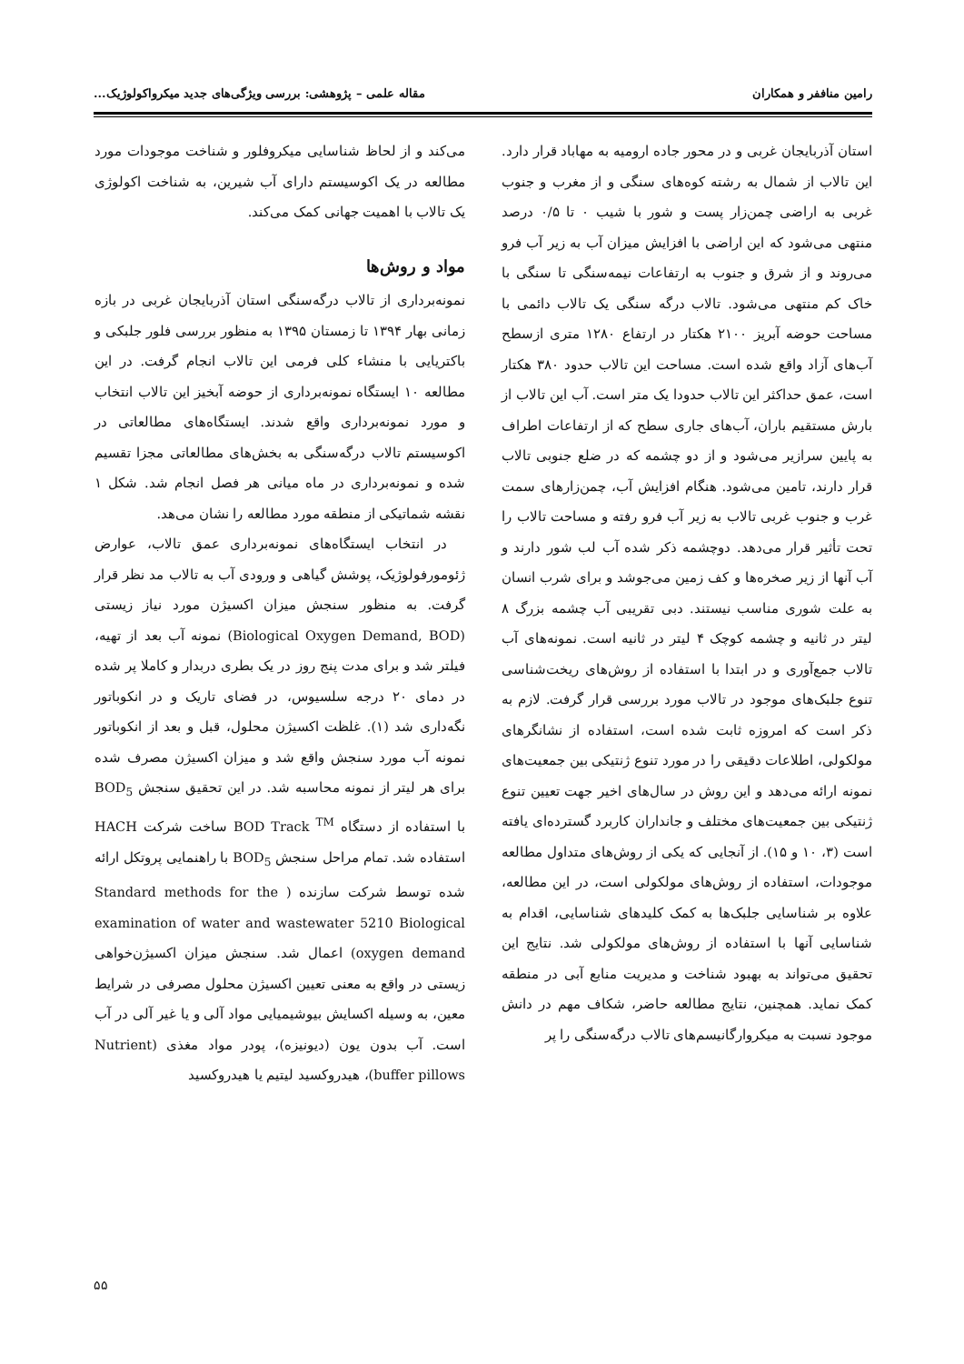رامین مناففر و همکاران مقاله علمی – پژوهشی: بررسی ویژگی‌های جدید میکرواکولوژیک...
استان آذربایجان غربی و در محور جاده ارومیه به مهاباد قرار دارد. این تالاب از شمال به رشته کوه‌های سنگی و از مغرب و جنوب غربی به اراضی چمن‌زار پست و شور با شیب ۰ تا ۰/۵ درصد منتهی می‌شود که این اراضی با افزایش میزان آب به زیر آب فرو می‌روند و از شرق و جنوب به ارتفاعات نیمه‌سنگی تا سنگی با خاک کم منتهی می‌شود. تالاب درگه سنگی یک تالاب دائمی با مساحت حوضه آبریز ۲۱۰۰ هکتار در ارتفاع ۱۲۸۰ متری ازسطح آب‌های آزاد واقع شده است. مساحت این تالاب حدود ۳۸۰ هکتار است، عمق حداکثر این تالاب حدودا یک متر است. آب این تالاب از بارش مستقیم باران، آب‌های جاری سطح که از ارتفاعات اطراف به پایین سرازیر می‌شود و از دو چشمه که در ضلع جنوبی تالاب قرار دارند، تامین می‌شود. هنگام افزایش آب، چمن‌زارهای سمت غرب و جنوب غربی تالاب به زیر آب فرو رفته و مساحت تالاب را تحت تأثیر قرار می‌دهد. دوچشمه ذکر شده آب لب شور دارند و آب آنها از زیر صخره‌ها و کف زمین می‌جوشد و برای شرب انسان به علت شوری مناسب نیستند. دبی تقریبی آب چشمه بزرگ ۸ لیتر در ثانیه و چشمه کوچک ۴ لیتر در ثانیه است. نمونه‌های آب تالاب جمع‌آوری و در ابتدا با استفاده از روش‌های ریخت‌شناسی تنوع جلبک‌های موجود در تالاب مورد بررسی قرار گرفت. لازم به ذکر است که امروزه ثابت شده است، استفاده از نشانگرهای مولکولی، اطلاعات دقیقی را در مورد تنوع ژنتیکی بین جمعیت‌های نمونه ارائه می‌دهد و این روش در سال‌های اخیر جهت تعیین تنوع ژنتیکی بین جمعیت‌های مختلف و جانداران کاربرد گسترده‌ای یافته است (۳، ۱۰ و ۱۵). از آنجایی که یکی از روش‌های متداول مطالعه موجودات، استفاده از روش‌های مولکولی است، در این مطالعه، علاوه بر شناسایی جلبک‌ها به کمک کلیدهای شناسایی، اقدام به شناسایی آنها با استفاده از روش‌های مولکولی شد. نتایج این تحقیق می‌تواند به بهبود شناخت و مدیریت منابع آبی در منطقه کمک نماید. همچنین، نتایج مطالعه حاضر، شکاف مهم در دانش موجود نسبت به میکروارگانیسم‌های تالاب درگه‌سنگی را پر
می‌کند و از لحاظ شناسایی میکروفلور و شناخت موجودات مورد مطالعه در یک اکوسیستم دارای آب شیرین، به شناخت اکولوژی یک تالاب با اهمیت جهانی کمک می‌کند.
مواد و روش‌ها
نمونه‌برداری از تالاب درگه‌سنگی استان آذربایجان غربی در بازه زمانی بهار ۱۳۹۴ تا زمستان ۱۳۹۵ به منظور بررسی فلور جلبکی و باکتریایی با منشاء کلی فرمی این تالاب انجام گرفت. در این مطالعه ۱۰ ایستگاه نمونه‌برداری از حوضه آبخیز این تالاب انتخاب و مورد نمونه‌برداری واقع شدند. ایستگاه‌های مطالعاتی در اکوسیستم تالاب درگه‌سنگی به بخش‌های مطالعاتی مجزا تقسیم شده و نمونه‌برداری در ماه میانی هر فصل انجام شد. شکل ۱ نقشه شماتیکی از منطقه مورد مطالعه را نشان می‌هد.
در انتخاب ایستگاه‌های نمونه‌برداری عمق تالاب، عوارض ژئومورفولوژیک، پوشش گیاهی و ورودی آب به تالاب مد نظر قرار گرفت. به منظور سنجش میزان اکسیژن مورد نیاز زیستی (Biological Oxygen Demand, BOD) نمونه آب بعد از تهیه، فیلتر شد و برای مدت پنج روز در یک بطری دربدار و کاملا پر شده در دمای ۲۰ درجه سلسیوس، در فضای تاریک و در انکوباتور نگه‌داری شد (۱). غلظت اکسیژن محلول، قبل و بعد از انکوباتور نمونه آب مورد سنجش واقع شد و میزان اکسیژن مصرف شده برای هر لیتر از نمونه محاسبه شد. در این تحقیق سنجش BOD<sub>5</sub> با استفاده از دستگاه BOD Track <sup>TM</sup> ساخت شرکت HACH استفاده شد. تمام مراحل سنجش BOD<sub>5</sub> با راهنمایی پروتکل ارائه شده توسط شرکت سازنده ( Standard methods for the examination of water and wastewater 5210 Biological oxygen demand) اعمال شد. سنجش میزان اکسیژن‌خواهی زیستی در واقع به معنی تعیین اکسیژن محلول مصرفی در شرایط معین، به وسیله اکسایش بیوشیمیایی مواد آلی و یا غیر آلی در آب است. آب بدون یون (دیونیزه)، پودر مواد مغذی (Nutrient buffer pillows)، هیدروکسید لیتیم یا هیدروکسید
۵۵